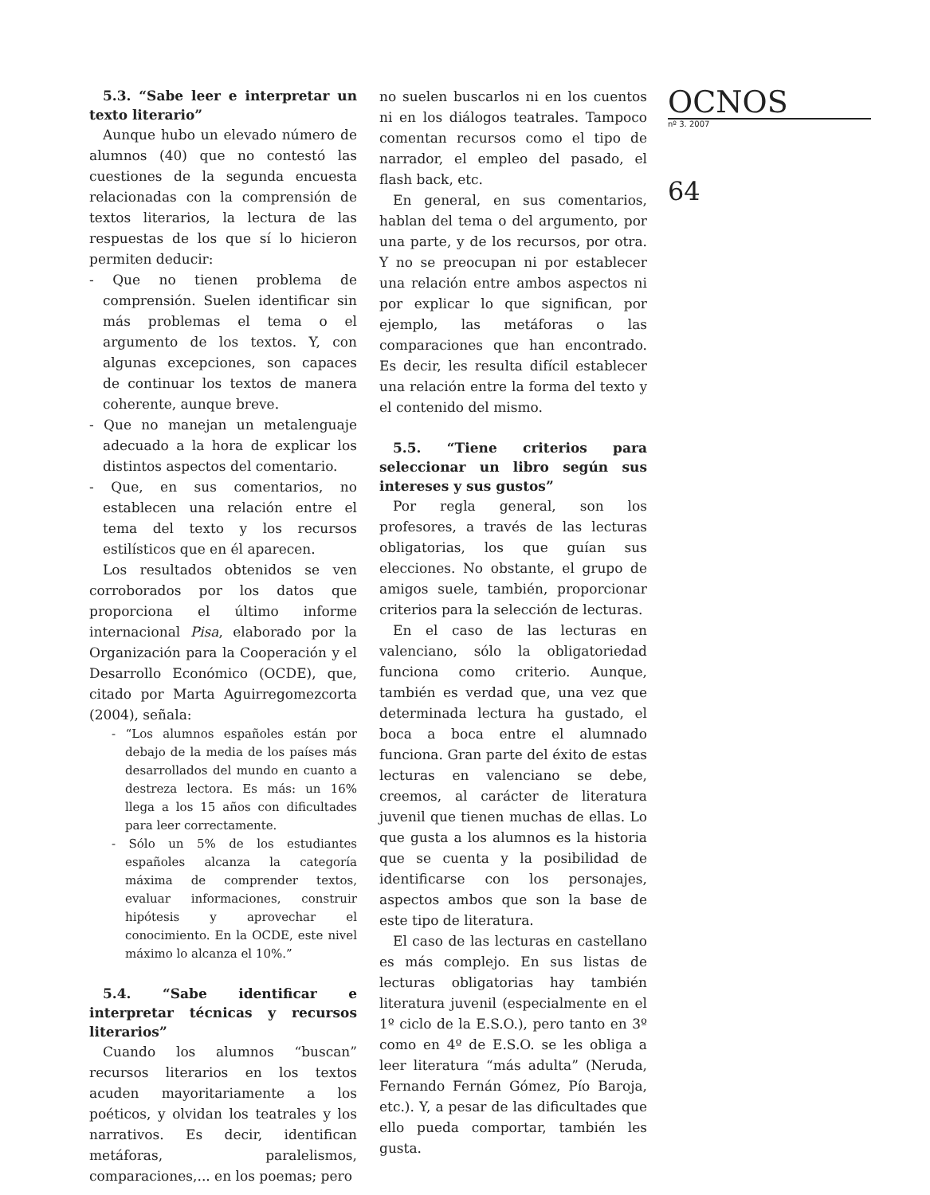5.3. “Sabe leer e interpretar un texto literario”
Aunque hubo un elevado número de alumnos (40) que no contestó las cuestiones de la segunda encuesta relacionadas con la comprensión de textos literarios, la lectura de las respuestas de los que sí lo hicieron permiten deducir:
- Que no tienen problema de comprensión. Suelen identificar sin más problemas el tema o el argumento de los textos. Y, con algunas excepciones, son capaces de continuar los textos de manera coherente, aunque breve.
- Que no manejan un metalenguaje adecuado a la hora de explicar los distintos aspectos del comentario.
- Que, en sus comentarios, no establecen una relación entre el tema del texto y los recursos estilísticos que en él aparecen.
Los resultados obtenidos se ven corroborados por los datos que proporciona el último informe internacional Pisa, elaborado por la Organización para la Cooperación y el Desarrollo Económico (OCDE), que, citado por Marta Aguirregomezcorta (2004), señala:
- “Los alumnos españoles están por debajo de la media de los países más desarrollados del mundo en cuanto a destreza lectora. Es más: un 16% llega a los 15 años con dificultades para leer correctamente.
- Sólo un 5% de los estudiantes españoles alcanza la categoría máxima de comprender textos, evaluar informaciones, construir hipótesis y aprovechar el conocimiento. En la OCDE, este nivel máximo lo alcanza el 10%.”
5.4. “Sabe identificar e interpretar técnicas y recursos literarios”
Cuando los alumnos “buscan” recursos literarios en los textos acuden mayoritariamente a los poéticos, y olvidan los teatrales y los narrativos. Es decir, identifican metáforas, paralelismos, comparaciones,... en los poemas; pero
no suelen buscarlos ni en los cuentos ni en los diálogos teatrales. Tampoco comentan recursos como el tipo de narrador, el empleo del pasado, el flash back, etc.
En general, en sus comentarios, hablan del tema o del argumento, por una parte, y de los recursos, por otra. Y no se preocupan ni por establecer una relación entre ambos aspectos ni por explicar lo que significan, por ejemplo, las metáforas o las comparaciones que han encontrado. Es decir, les resulta difícil establecer una relación entre la forma del texto y el contenido del mismo.
5.5. “Tiene criterios para seleccionar un libro según sus intereses y sus gustos”
Por regla general, son los profesores, a través de las lecturas obligatorias, los que guían sus elecciones. No obstante, el grupo de amigos suele, también, proporcionar criterios para la selección de lecturas.
En el caso de las lecturas en valenciano, sólo la obligatoriedad funciona como criterio. Aunque, también es verdad que, una vez que determinada lectura ha gustado, el boca a boca entre el alumnado funciona. Gran parte del éxito de estas lecturas en valenciano se debe, creemos, al carácter de literatura juvenil que tienen muchas de ellas. Lo que gusta a los alumnos es la historia que se cuenta y la posibilidad de identificarse con los personajes, aspectos ambos que son la base de este tipo de literatura.
El caso de las lecturas en castellano es más complejo. En sus listas de lecturas obligatorias hay también literatura juvenil (especialmente en el 1º ciclo de la E.S.O.), pero tanto en 3º como en 4º de E.S.O. se les obliga a leer literatura “más adulta” (Neruda, Fernando Fernán Gómez, Pío Baroja, etc.). Y, a pesar de las dificultades que ello pueda comportar, también les gusta.
OCNOS
nº 3. 2007
64